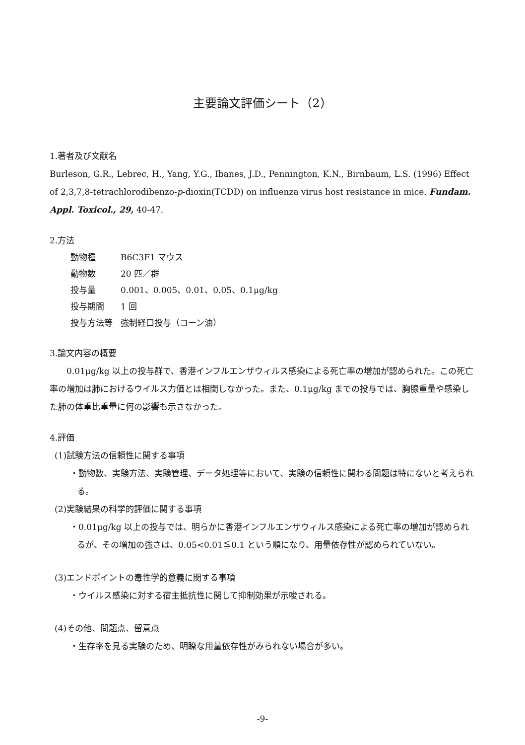主要論文評価シート（2）
1.著者及び文献名
Burleson, G.R., Lebrec, H., Yang, Y.G., Ibanes, J.D., Pennington, K.N., Birnbaum, L.S. (1996) Effect of 2,3,7,8-tetrachlorodibenzo-p-dioxin(TCDD) on influenza virus host resistance in mice. Fundam. Appl. Toxicol., 29, 40-47.
2.方法
| 動物種 | B6C3F1 マウス |
| 動物数 | 20 匹／群 |
| 投与量 | 0.001、0.005、0.01、0.05、0.1μg/kg |
| 投与期間 | 1 回 |
| 投与方法等 | 強制経口投与（コーン油） |
3.論文内容の概要
0.01μg/kg 以上の投与群で、香港インフルエンザウィルス感染による死亡率の増加が認められた。この死亡率の増加は肺におけるウイルス力価とは相関しなかった。また、0.1μg/kg までの投与では、胸腺重量や感染した肺の体重比重量に何の影響も示さなかった。
4.評価
(1)試験方法の信頼性に関する事項
・動物数、実験方法、実験管理、データ処理等において、実験の信頼性に関わる問題は特にないと考えられる。
(2)実験結果の科学的評価に関する事項
・0.01μg/kg 以上の投与では、明らかに香港インフルエンザウィルス感染による死亡率の増加が認められるが、その増加の強さは、0.05<0.01≦0.1 という順になり、用量依存性が認められていない。
(3)エンドポイントの毒性学的意義に関する事項
・ウイルス感染に対する宿主抵抗性に関して抑制効果が示唆される。
(4)その他、問題点、留意点
・生存率を見る実験のため、明瞭な用量依存性がみられない場合が多い。
-9-